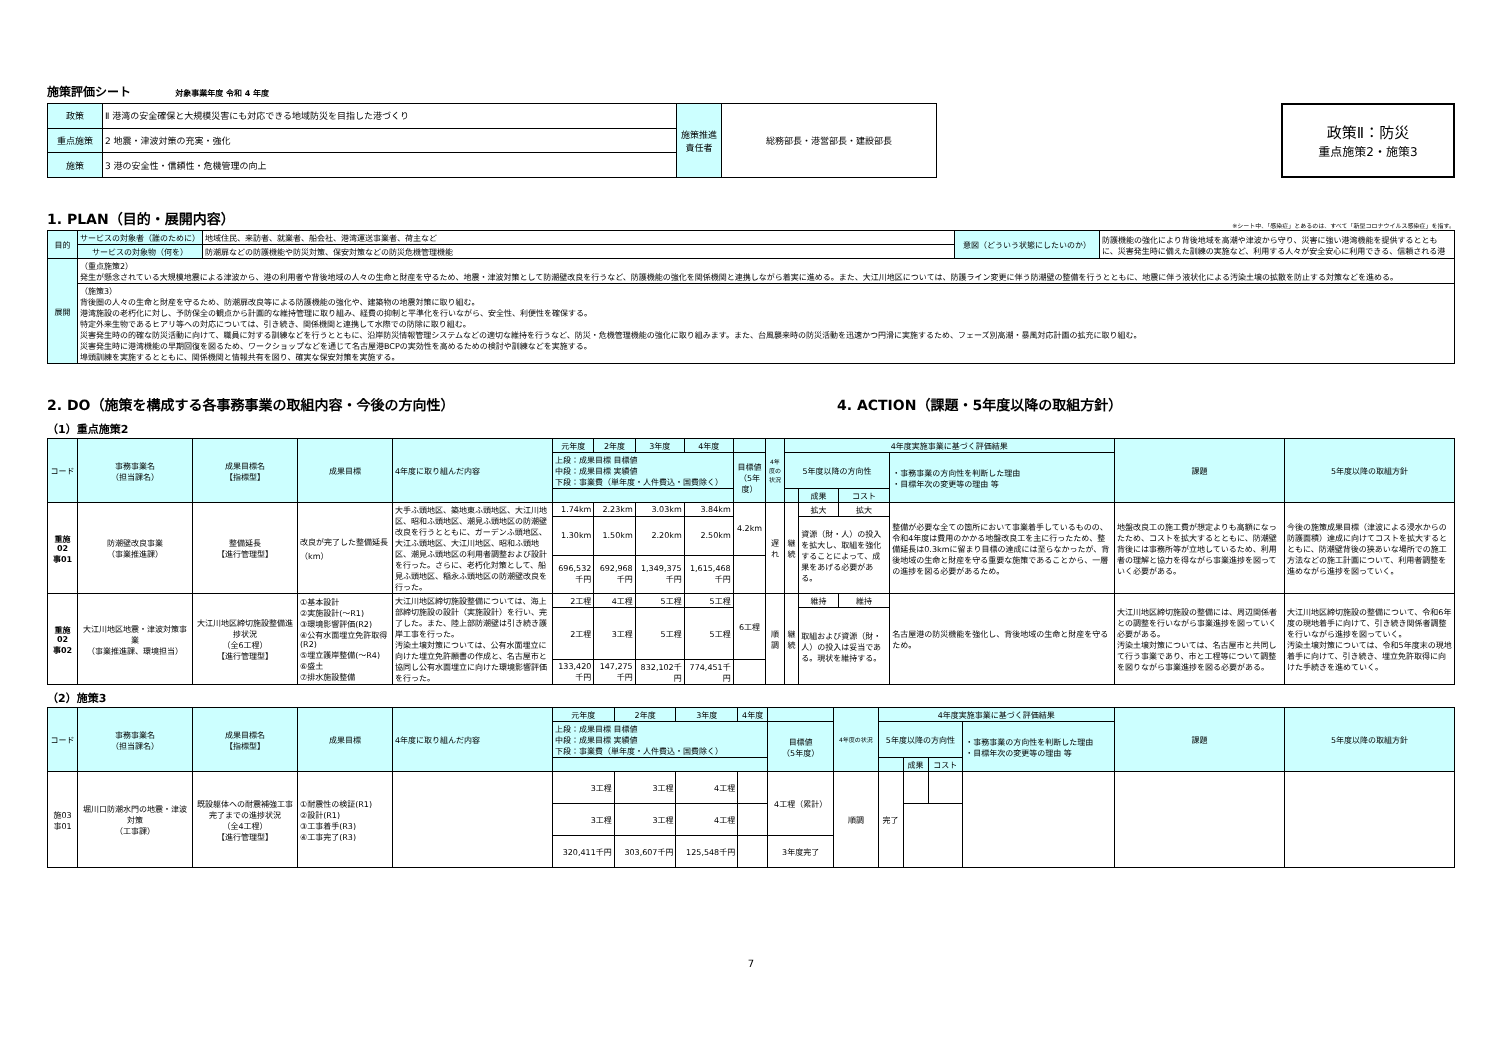施策評価シート 対象事業年度 令和 4 年度
| 政策 | Ⅱ 港湾の安全確保と大規模災害にも対応できる地域防災を目指した港づくり | 施策推進責任者 | 総務部長・港営部長・建設部長 |
| 重点施策 | 2 地震・津波対策の充実・強化 | | |
| 施策 | 3 港の安全性・信頼性・危機管理の向上 | | |
政策Ⅱ：防災
重点施策2・施策3
1. PLAN（目的・展開内容）
※シート中、「感染症」とあるのは、すべて「新型コロナウイルス感染症」を指す。
| 目的 | サービスの対象者（誰のために） | 地域住民、来訪者、就業者、船会社、港湾運送事業者、荷主など | 意図（どういう状態にしたいのか） | 防護機能の強化により背後地域を高潮や津波から守り、災害に強い港湾機能を提供するとともに、災害発生時に備えた訓練の実施など、利用する人々が安全安心に利用できる、信頼される港 |
| | サービスの対象物（何を） | 防潮扉などの防護機能や防災対策、保安対策などの防災危機管理機能 | | |
| 展開 | （重点施策2） 発生が懸念されている大規模地震による津波から、港の利用者や背後地域の人々の生命と財産を守るため、地震・津波対策として防潮壁改良を行うなど、防護機能の強化を関係機関と連携しながら着実に進める。また、大江川地区については、防護ライン変更に伴う防潮壁の整備を行うとともに、地震に伴う液状化による汚染土壌の拡散を防止する対策などを進める。 | | | |
| | （施策3） 背後圏の人々の生命と財産を守るため、防潮扉改良等による防護機能の強化や、建築物の地震対策に取り組む。 港湾施設の老朽化に対し、予防保全の観点から計画的な維持管理に取り組み、経費の抑制と平準化を行いながら、安全性、利便性を確保する。 特定外来生物であるヒアリ等への対応については、引き続き、関係機関と連携して水際での防除に取り組む。 災害発生時の的確な防災活動に向けて、職員に対する訓練などを行うとともに、沿岸防災情報管理システムなどの適切な維持を行うなど、防災・危機管理機能の強化に取り組みます。また、台風襲来時の防災活動を迅速かつ円滑に実施するため、フェーズ別高潮・暴風対応計画の拡充に取り組む。 災害発生時に港湾機能の早期回復を図るため、ワークショップなどを通じて名古屋港BCPの実効性を高めるための検討や訓練などを実施する。 埠頭訓練を実施するとともに、関係機関と情報共有を図り、確実な保安対策を実施する。 | | | |
2. DO（施策を構成する各事務事業の取組内容・今後の方向性） 4. ACTION（課題・5年度以降の取組方針）
（1）重点施策2
| コード | 事務事業名 （担当課名） | 成果目標名 【指標型】 | 成果目標 | 4年度に取り組んだ内容 | 元年度 | 2年度 | 3年度 | 4年度 | | 4年度の状況 | 4年度実施事業に基づく評価結果 | | | | 課題 | 5年度以降の取組方針 |
| --- | --- | --- | --- | --- | --- | --- | --- | --- | --- | --- | --- | --- | --- | --- | --- | --- |
| | | | | | 上段：成果目標 目標値 中段：成果目標 実績値 下段：事業費（単年度・人件費込・国費除く） | | | | 目標値 （5年度） | | 5年度以降の方向性 | | | ・事務事業の方向性を判断した理由 ・目標年次の変更等の理由 等 | | |
| | | | | | | | | | | | | 成果 | コスト | | | |
| 重施 02 事01 | 防潮壁改良事業 （事業推進課） | 整備延長 【進行管理型】 | 改良が完了した整備延長（km） | 大手ふ頭地区、築地東ふ頭地区、大江川地区、昭和ふ頭地区、潮見ふ頭地区の防潮壁改良を行うとともに、ガーデンふ頭地区、大江ふ頭地区、大江川地区、昭和ふ頭地区、潮見ふ頭地区の利用者調整および設計を行った。さらに、老朽化対策として、船見ふ頭地区、稲永ふ頭地区の防潮壁改良を行った。 | 1.74km | 2.23km | 3.03km | 3.84km | 4.2km | 遅れ | 継続 | 拡大 | 拡大 | 整備が必要な全ての箇所において事業着手しているものの、令和4年度は費用のかかる地盤改良工を主に行ったため、整備延長は0.3kmに留まり目標の達成には至らなかったが、背後地域の生命と財産を守る重要な施策であることから、一層の進捗を図る必要があるため。 | 地盤改良工の施工費が想定よりも高額になったため、コストを拡大するとともに、防潮壁背後には事務所等が立地しているため、利用者の理解と協力を得ながら事業進捗を図っていく必要がある。 | 今後の施策成果目標（津波による浸水からの防護面積）達成に向けてコストを拡大するとともに、防潮壁背後の狭あいな場所での施工方法などの施工計画について、利用者調整を進めながら進捗を図っていく。 |
| | | | | | 1.30km | 1.50km | 2.20km | 2.50km | | | | 資源（財・人）の投入を拡大し、取組を強化することによって、成果をあげる必要がある。 | | | | |
| | | | | | 696,532千円 | 692,968千円 | 1,349,375千円 | 1,615,468千円 | | | | | | | | |
| 重施 02 事02 | 大江川地区地震・津波対策事業 （事業推進課、環境担当） | 大江川地区締切施設整備進捗状況 （全6工程） 【進行管理型】 | ①基本設計 ②実施設計(～R1) ③環境影響評価(R2) ④公有水面埋立免許取得(R2) ⑤埋立護岸整備(～R4) ⑥盛土 ⑦排水施設整備 | 大江川地区締切施設整備については、海上部締切施設の設計（実施設計）を行い、完了した。また、陸上部防潮壁は引き続き護岸工事を行った。 汚染土壌対策については、公有水面埋立に向けた埋立免許願書の作成と、名古屋市と協同し公有水面埋立に向けた環境影響評価を行った。 | 2工程 | 4工程 | 5工程 | 5工程 | 6工程 | 順調 | 継続 | 維持 | 維持 | 名古屋港の防災機能を強化し、背後地域の生命と財産を守るため。 | 大江川地区締切施設の整備には、周辺関係者との調整を行いながら事業進捗を図っていく必要がある。 汚染土壌対策については、名古屋市と共同して行う事業であり、市と工程等について調整を図りながら事業進捗を図る必要がある。 | 大江川地区締切施設の整備について、令和6年度の現地着手に向けて、引き続き関係者調整を行いながら進捗を図っていく。 汚染土壌対策については、令和5年度末の現地着手に向けて、引き続き、埋立免許取得に向けた手続きを進めていく。 |
| | | | | | 2工程 | 3工程 | 5工程 | 5工程 | | | | 取組および資源（財・人）の投入は妥当である。現状を維持する。 | | | | |
| | | | | | 133,420千円 | 147,275千円 | 832,102千円 | 774,451千円 | | | | | | | | |
（2）施策3
| コード | 事務事業名 （担当課名） | 成果目標名 【指標型】 | 成果目標 | 4年度に取り組んだ内容 | 元年度 | 2年度 | 3年度 | 4年度 | | 4年度の状況 | 4年度実施事業に基づく評価結果 | | | | 課題 | 5年度以降の取組方針 |
| --- | --- | --- | --- | --- | --- | --- | --- | --- | --- | --- | --- | --- | --- | --- | --- | --- |
| | | | | | 上段：成果目標 目標値 中段：成果目標 実績値 下段：事業費（単年度・人件費込・国費除く） | | | | 目標値 （5年度） | | 5年度以降の方向性 | | | ・事務事業の方向性を判断した理由 ・目標年次の変更等の理由 等 | | |
| | | | | | | | | | | | | 成果 | コスト | | | |
| 施03 事01 | 堀川口防潮水門の地震・津波対策 （工事課） | 既設躯体への耐震補強工事 完了までの進捗状況 （全4工程） 【進行管理型】 | ①耐震性の検証(R1) ②設計(R1) ③工事着手(R3) ④工事完了(R3) | | 3工程 | 3工程 | 4工程 | | 4工程（累計） | 順調 | 完了 | | | | | |
| | | | | | 3工程 | 3工程 | 4工程 | | | | | | | | | |
| | | | | | 320,411千円 | 303,607千円 | 125,548千円 | | 3年度完了 | | | | | | | |
7